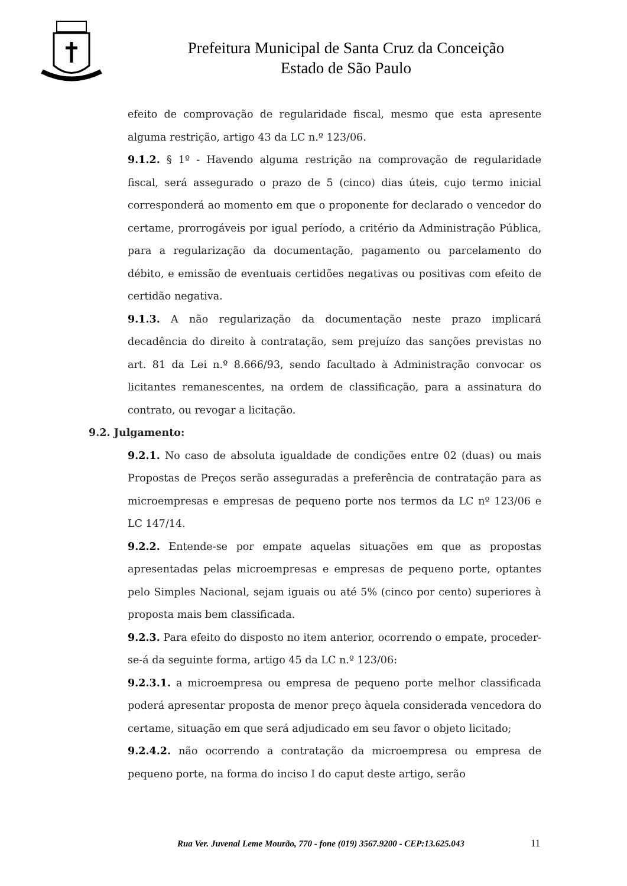Prefeitura Municipal de Santa Cruz da Conceição
Estado de São Paulo
efeito de comprovação de regularidade fiscal, mesmo que esta apresente alguma restrição, artigo 43 da LC n.º 123/06.
9.1.2. § 1º - Havendo alguma restrição na comprovação de regularidade fiscal, será assegurado o prazo de 5 (cinco) dias úteis, cujo termo inicial corresponderá ao momento em que o proponente for declarado o vencedor do certame, prorrogáveis por igual período, a critério da Administração Pública, para a regularização da documentação, pagamento ou parcelamento do débito, e emissão de eventuais certidões negativas ou positivas com efeito de certidão negativa.
9.1.3. A não regularização da documentação neste prazo implicará decadência do direito à contratação, sem prejuízo das sanções previstas no art. 81 da Lei n.º 8.666/93, sendo facultado à Administração convocar os licitantes remanescentes, na ordem de classificação, para a assinatura do contrato, ou revogar a licitação.
9.2. Julgamento:
9.2.1. No caso de absoluta igualdade de condições entre 02 (duas) ou mais Propostas de Preços serão asseguradas a preferência de contratação para as microempresas e empresas de pequeno porte nos termos da LC nº 123/06 e LC 147/14.
9.2.2. Entende-se por empate aquelas situações em que as propostas apresentadas pelas microempresas e empresas de pequeno porte, optantes pelo Simples Nacional, sejam iguais ou até 5% (cinco por cento) superiores à proposta mais bem classificada.
9.2.3. Para efeito do disposto no item anterior, ocorrendo o empate, proceder-se-á da seguinte forma, artigo 45 da LC n.º 123/06:
9.2.3.1. a microempresa ou empresa de pequeno porte melhor classificada poderá apresentar proposta de menor preço àquela considerada vencedora do certame, situação em que será adjudicado em seu favor o objeto licitado;
9.2.4.2. não ocorrendo a contratação da microempresa ou empresa de pequeno porte, na forma do inciso I do caput deste artigo, serão
Rua Ver. Juvenal Leme Mourão, 770 - fone (019) 3567.9200 - CEP:13.625.043
11